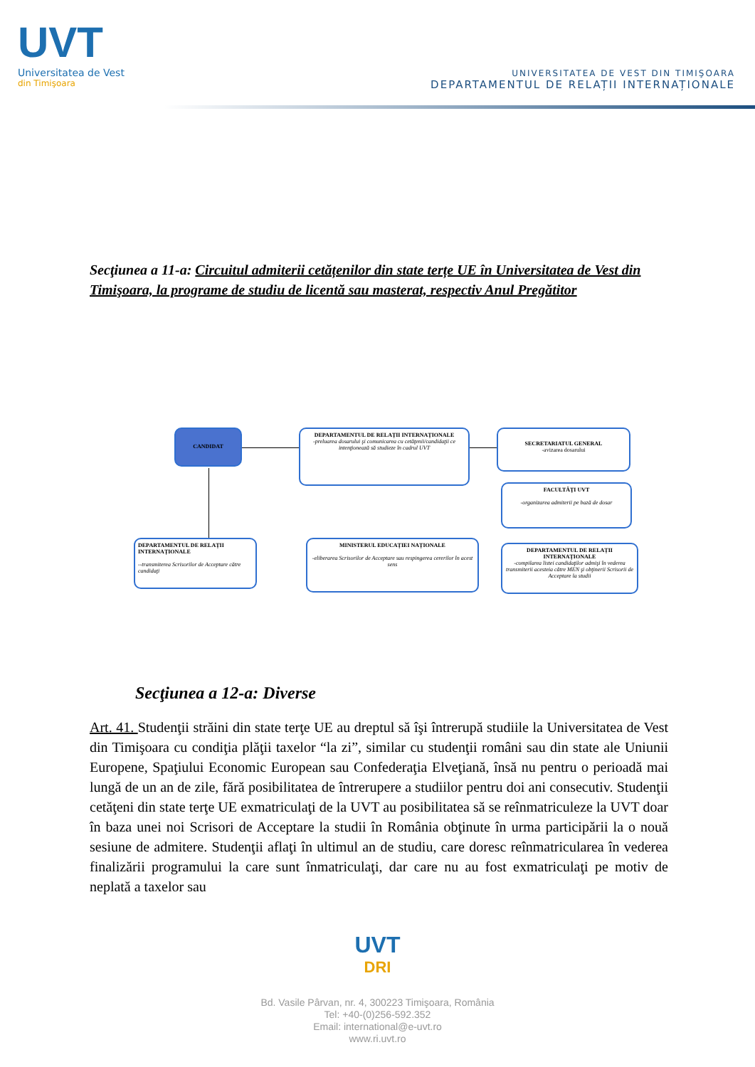UVT
Universitatea de Vest
din Timişoara
UNIVERSITATEA DE VEST DIN TIMIŞOARA
DEPARTAMENTUL DE RELAȚII INTERNAȚIONALE
Secţiunea a 11-a: Circuitul admiterii cetățenilor din state terțe UE în Universitatea de Vest din Timişoara, la programe de studiu de licentă sau masterat, respectiv Anul Pregătitor
CANDIDAT
DEPARTAMENTUL DE RELAȚII INTERNAȚIONALE
-preluarea dosarului şi comunicarea cu cetăţenii/candidaţii ce intenţionează să studieze în cadrul UVT
SECRETARIATUL GENERAL
-avizarea dosarului
FACULTĂŢI UVT
-organizarea admiterii pe bază de dosar
DEPARTAMENTUL DE RELAȚII INTERNAȚIONALE
-compilarea listei candidaţilor admişi în vederea transmiterii acesteia către MEN şi obţinerii Scrisorii de Acceptare la studii
MINISTERUL EDUCAȚIEI NAȚIONALE
-eliberarea Scrisorilor de Acceptare sau respingerea cererilor în acest sens
DEPARTAMENTUL DE RELAȚII INTERNAȚIONALE
--transmiterea Scrisorilor de Acceptare către candidaţi
Secţiunea a 12-a: Diverse
Art. 41. Studenţii străini din state terţe UE au dreptul să îşi întrerupă studiile la Universitatea de Vest din Timişoara cu condiţia plăţii taxelor “la zi”, similar cu studenţii români sau din state ale Uniunii Europene, Spaţiului Economic European sau Confederaţia Elveţiană, însă nu pentru o perioadă mai lungă de un an de zile, fără posibilitatea de întrerupere a studiilor pentru doi ani consecutiv. Studenţii cetăţeni din state terţe UE exmatriculaţi de la UVT au posibilitatea să se reînmatriculeze la UVT doar în baza unei noi Scrisori de Acceptare la studii în România obţinute în urma participării la o nouă sesiune de admitere. Studenţii aflaţi în ultimul an de studiu, care doresc reînmatricularea în vederea finalizării programului la care sunt înmatriculaţi, dar care nu au fost exmatriculaţi pe motiv de neplată a taxelor sau
UVT
DRI
Bd. Vasile Pârvan, nr. 4, 300223 Timişoara, România
Tel: +40-(0)256-592.352
Email: international@e-uvt.ro
www.ri.uvt.ro